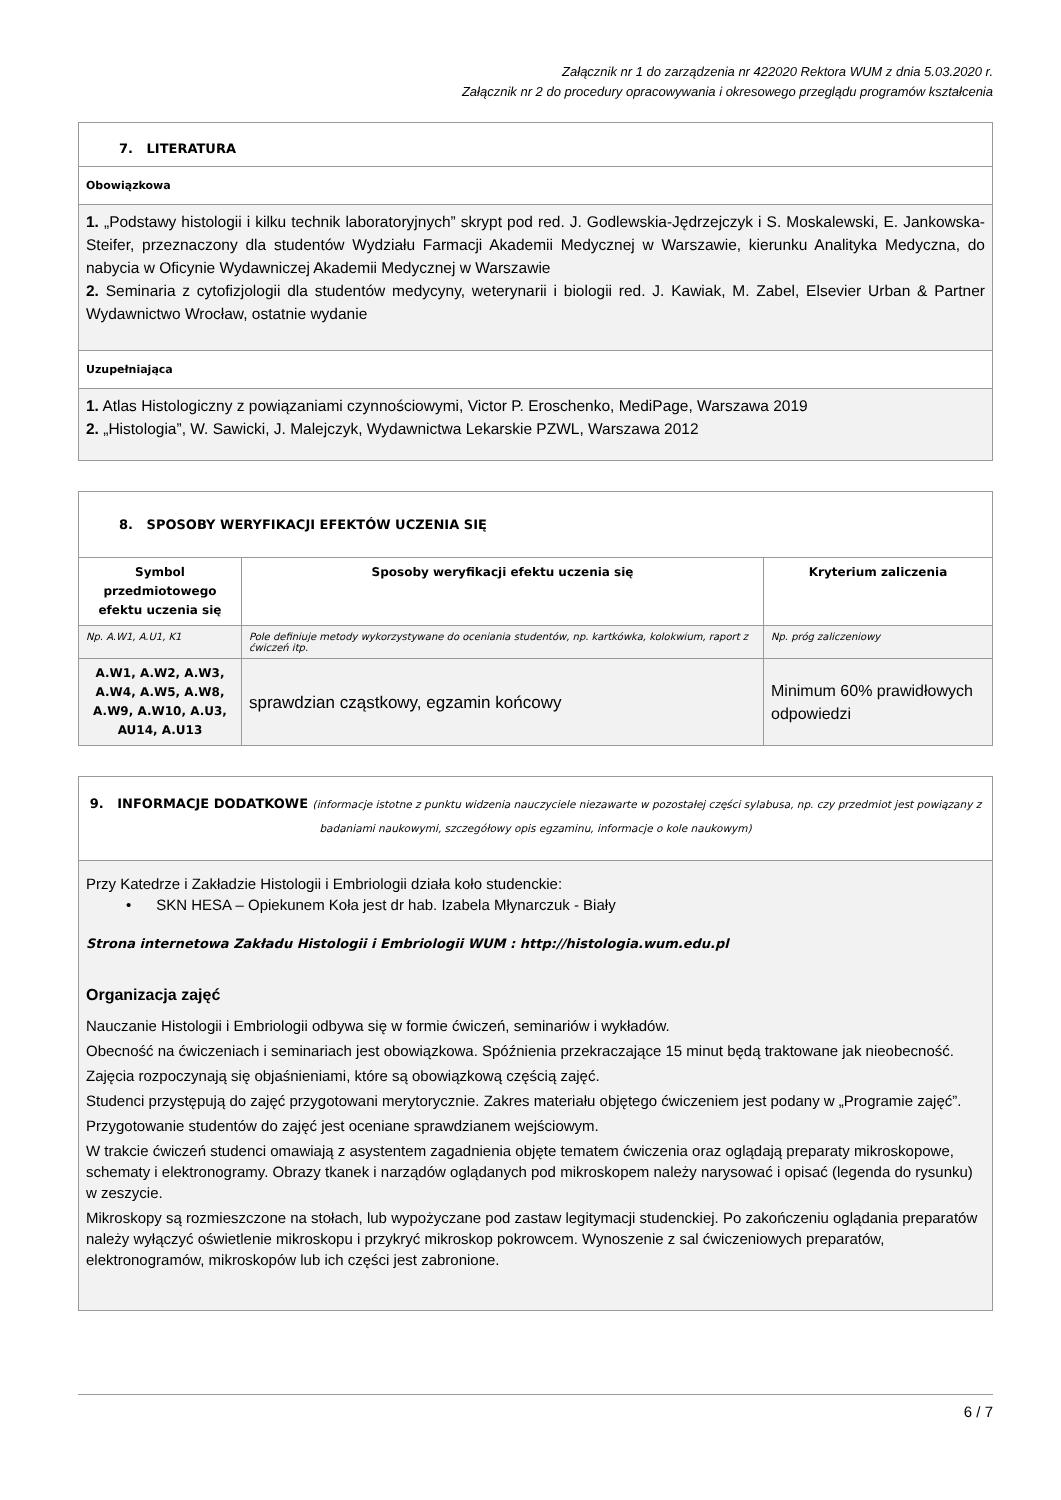Załącznik nr 1 do zarządzenia nr 422020 Rektora WUM z dnia 5.03.2020 r.
Załącznik nr 2 do procedury opracowywania i okresowego przeglądu programów kształcenia
| 7. LITERATURA |
| Obowiązkowa |
| 1. „Podstawy histologii i kilku technik laboratoryjnych” skrypt pod red. J. Godlewskia-Jędrzejczyk i S. Moskalewski, E. Jankowska-Steifer, przeznaczony dla studentów Wydziału Farmacji Akademii Medycznej w Warszawie, kierunku Analityka Medyczna, do nabycia w Oficynie Wydawniczej Akademii Medycznej w Warszawie 2. Seminaria z cytofizjologii dla studentów medycyny, weterynarii i biologii red. J. Kawiak, M. Zabel, Elsevier Urban & Partner Wydawnictwo Wrocław, ostatnie wydanie |
| Uzupełniająca |
| 1. Atlas Histologiczny z powiązaniami czynnościowymi, Victor P. Eroschenko, MediPage, Warszawa 2019 2. „Histologia”, W. Sawicki, J. Malejczyk, Wydawnictwa Lekarskie PZWL, Warszawa 2012 |
| 8. SPOSOBY WERYFIKACJI EFEKTÓW UCZENIA SIĘ | | |
| Symbol przedmiotowego efektu uczenia się | Sposoby weryfikacji efektu uczenia się | Kryterium zaliczenia |
| Np. A.W1, A.U1, K1 | Pole definiuje metody wykorzystywane do oceniania studentów, np. kartkówka, kolokwium, raport z ćwiczeń itp. | Np. próg zaliczeniowy |
| A.W1, A.W2, A.W3, A.W4, A.W5, A.W8, A.W9, A.W10, A.U3, AU14, A.U13 | sprawdzian cząstkowy, egzamin końcowy | Minimum 60% prawidłowych odpowiedzi |
| 9. INFORMACJE DODATKOWE (informacje istotne z punktu widzenia nauczyciele niezawarte w pozostałej części sylabusa, np. czy przedmiot jest powiązany z badaniami naukowymi, szczegółowy opis egzaminu, informacje o kole naukowym) |
| Przy Katedrze i Zakładzie Histologii i Embriologii działa koło studenckie: • SKN HESA – Opiekunem Koła jest dr hab. Izabela Młynarczuk - Biały Strona internetowa Zakładu Histologii i Embriologii WUM : http://histologia.wum.edu.pl Organizacja zajęć Nauczanie Histologii i Embriologii odbywa się w formie ćwiczeń, seminariów i wykładów. Obecność na ćwiczeniach i seminariach jest obowiązkowa. Spóźnienia przekraczające 15 minut będą traktowane jak nieobecność. Zajęcia rozpoczynają się objaśnieniami, które są obowiązkową częścią zajęć. Studenci przystępują do zajęć przygotowani merytorycznie. Zakres materiału objętego ćwiczeniem jest podany w „Programie zajęć”. Przygotowanie studentów do zajęć jest oceniane sprawdzianem wejściowym. W trakcie ćwiczeń studenci omawiają z asystentem zagadnienia objęte tematem ćwiczenia oraz oglądają preparaty mikroskopowe, schematy i elektronogramy. Obrazy tkanek i narządów oglądanych pod mikroskopem należy narysować i opisać (legenda do rysunku) w zeszycie. Mikroskopy są rozmieszczone na stołach, lub wypożyczane pod zastaw legitymacji studenckiej. Po zakończeniu oglądania preparatów należy wyłączyć oświetlenie mikroskopu i przykryć mikroskop pokrowcem. Wynoszenie z sal ćwiczeniowych preparatów, elektronogramów, mikroskopów lub ich części jest zabronione. |
6 / 7